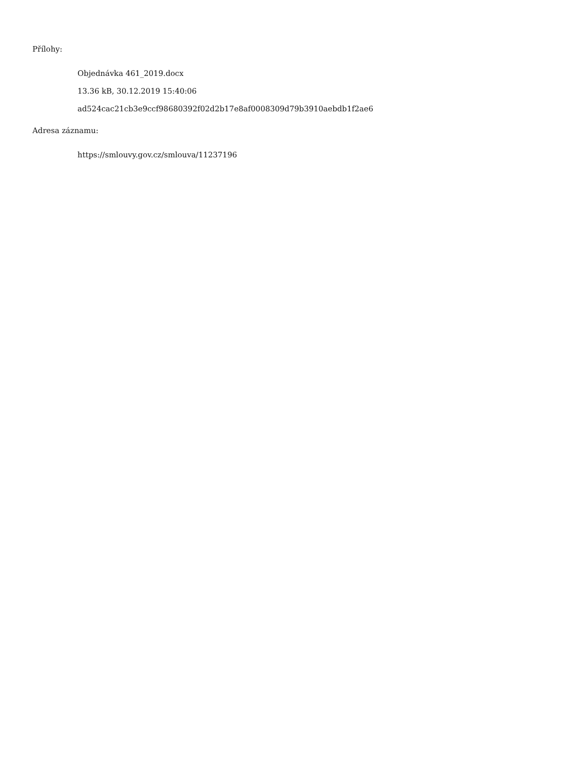Přílohy:
Objednávka 461_2019.docx
13.36 kB, 30.12.2019 15:40:06
ad524cac21cb3e9ccf98680392f02d2b17e8af0008309d79b3910aebdb1f2ae6
Adresa záznamu:
https://smlouvy.gov.cz/smlouva/11237196